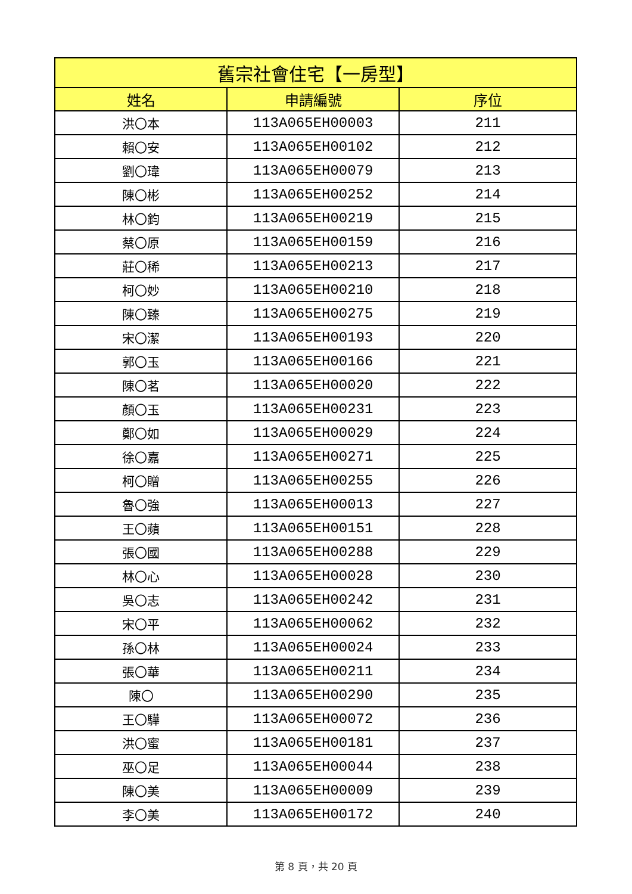| 舊宗社會住宅【一房型】 | | |
| --- | --- | --- |
| 姓名 | 申請編號 | 序位 |
| 洪〇本 | 113A065EH00003 | 211 |
| 賴〇安 | 113A065EH00102 | 212 |
| 劉〇瑋 | 113A065EH00079 | 213 |
| 陳〇彬 | 113A065EH00252 | 214 |
| 林〇鈞 | 113A065EH00219 | 215 |
| 蔡〇原 | 113A065EH00159 | 216 |
| 莊〇稀 | 113A065EH00213 | 217 |
| 柯〇妙 | 113A065EH00210 | 218 |
| 陳〇臻 | 113A065EH00275 | 219 |
| 宋〇潔 | 113A065EH00193 | 220 |
| 郭〇玉 | 113A065EH00166 | 221 |
| 陳〇茗 | 113A065EH00020 | 222 |
| 顏〇玉 | 113A065EH00231 | 223 |
| 鄭〇如 | 113A065EH00029 | 224 |
| 徐〇嘉 | 113A065EH00271 | 225 |
| 柯〇贈 | 113A065EH00255 | 226 |
| 魯〇強 | 113A065EH00013 | 227 |
| 王〇蘋 | 113A065EH00151 | 228 |
| 張〇國 | 113A065EH00288 | 229 |
| 林〇心 | 113A065EH00028 | 230 |
| 吳〇志 | 113A065EH00242 | 231 |
| 宋〇平 | 113A065EH00062 | 232 |
| 孫〇林 | 113A065EH00024 | 233 |
| 張〇華 | 113A065EH00211 | 234 |
| 陳〇 | 113A065EH00290 | 235 |
| 王〇驊 | 113A065EH00072 | 236 |
| 洪〇蜜 | 113A065EH00181 | 237 |
| 巫〇足 | 113A065EH00044 | 238 |
| 陳〇美 | 113A065EH00009 | 239 |
| 李〇美 | 113A065EH00172 | 240 |
第 8 頁，共 20 頁